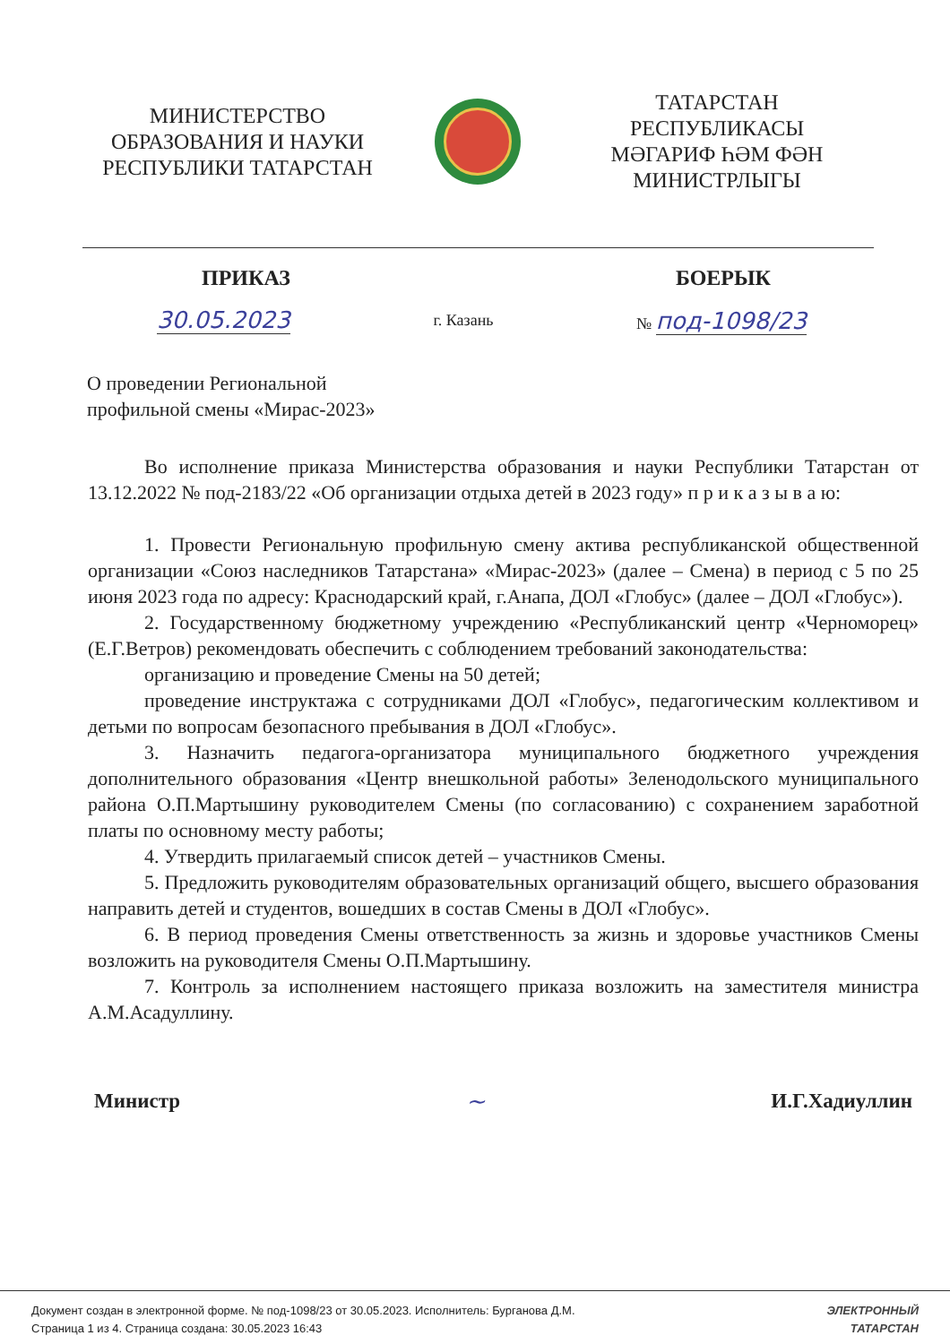МИНИСТЕРСТВО
ОБРАЗОВАНИЯ И НАУКИ
РЕСПУБЛИКИ ТАТАРСТАН
ТАТАРСТАН РЕСПУБЛИКАСЫ
МӘГАРИФ ҺӘМ ФӘН
МИНИСТРЛЫГЫ
ПРИКАЗ БОЕРЫК
30.05.2023 г. Казань № под-1098/23
О проведении Региональной
профильной смены «Мирас-2023»
Во исполнение приказа Министерства образования и науки Республики Татарстан от 13.12.2022 № под-2183/22 «Об организации отдыха детей в 2023 году» п р и к а з ы в а ю:
1. Провести Региональную профильную смену актива республиканской общественной организации «Союз наследников Татарстана» «Мирас-2023» (далее – Смена) в период с 5 по 25 июня 2023 года по адресу: Краснодарский край, г.Анапа, ДОЛ «Глобус» (далее – ДОЛ «Глобус»).
2. Государственному бюджетному учреждению «Республиканский центр «Черноморец» (Е.Г.Ветров) рекомендовать обеспечить с соблюдением требований законодательства:
организацию и проведение Смены на 50 детей;
проведение инструктажа с сотрудниками ДОЛ «Глобус», педагогическим коллективом и детьми по вопросам безопасного пребывания в ДОЛ «Глобус».
3. Назначить педагога-организатора муниципального бюджетного учреждения дополнительного образования «Центр внешкольной работы» Зеленодольского муниципального района О.П.Мартышину руководителем Смены (по согласованию) с сохранением заработной платы по основному месту работы;
4. Утвердить прилагаемый список детей – участников Смены.
5. Предложить руководителям образовательных организаций общего, высшего образования направить детей и студентов, вошедших в состав Смены в ДОЛ «Глобус».
6. В период проведения Смены ответственность за жизнь и здоровье участников Смены возложить на руководителя Смены О.П.Мартышину.
7. Контроль за исполнением настоящего приказа возложить на заместителя министра А.М.Асадуллину.
Министр ~ И.Г.Хадиуллин
Документ создан в электронной форме. № под-1098/23 от 30.05.2023. Исполнитель: Бурганова Д.М.
Страница 1 из 4. Страница создана: 30.05.2023 16:43
ЭЛЕКТРОННЫЙ
ТАТАРСТАН